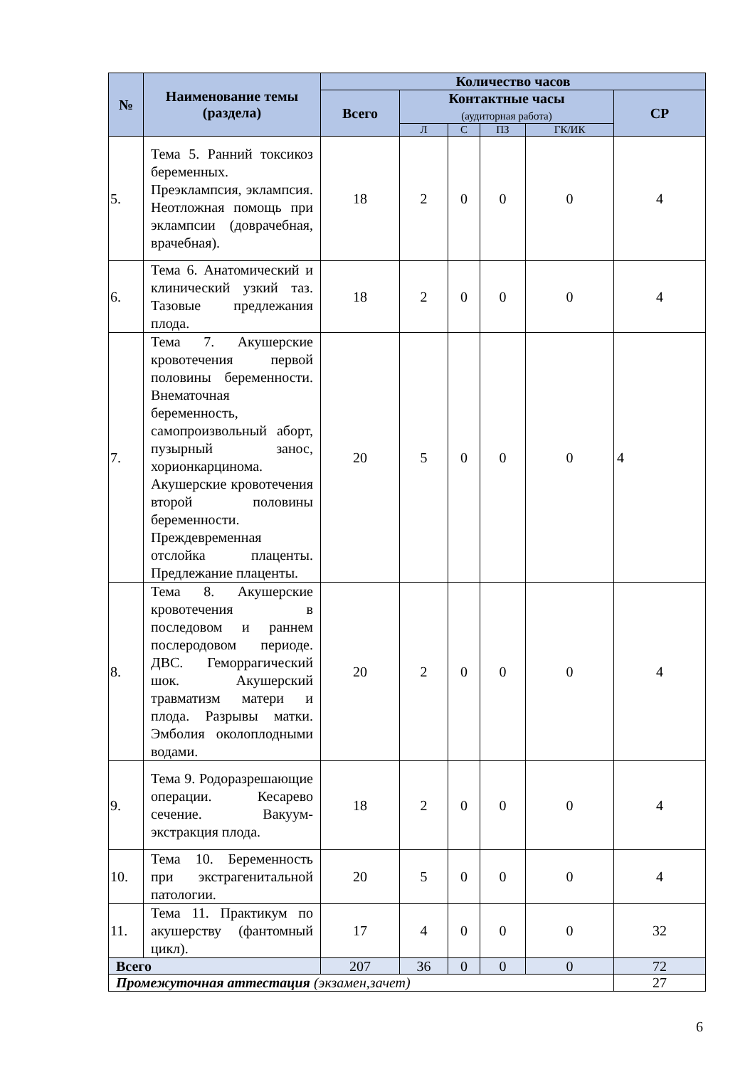| № | Наименование темы (раздела) | Количество часов | | | | | |
| --- | --- | --- | --- | --- | --- | --- | --- |
| | | Всего | Контактные часы (аудиторная работа) | | | | СР |
| | | | Л | С | ПЗ | ГК/ИК | |
| 5. | Тема 5. Ранний токсикоз беременных. Преэклампсия, эклампсия. Неотложная помощь при эклампсии (доврачебная, врачебная). | 18 | 2 | 0 | 0 | 0 | 4 |
| 6. | Тема 6. Анатомический и клинический узкий таз. Тазовые предлежания плода. | 18 | 2 | 0 | 0 | 0 | 4 |
| 7. | Тема 7. Акушерские кровотечения первой половины беременности. Внематочная беременность, самопроизвольный аборт, пузырный занос, хорионкарцинома. Акушерские кровотечения второй половины беременности. Преждевременная отслойка плаценты. Предлежание плаценты. | 20 | 5 | 0 | 0 | 0 | 4 |
| 8. | Тема 8. Акушерские кровотечения в последовом и раннем послеродовом периоде. ДВС. Геморрагический шок. Акушерский травматизм матери и плода. Разрывы матки. Эмболия околоплодными водами. | 20 | 2 | 0 | 0 | 0 | 4 |
| 9. | Тема 9. Родоразрешающие операции. Кесарево сечение. Вакуум-экстракция плода. | 18 | 2 | 0 | 0 | 0 | 4 |
| 10. | Тема 10. Беременность при экстрагенитальной патологии. | 20 | 5 | 0 | 0 | 0 | 4 |
| 11. | Тема 11. Практикум по акушерству (фантомный цикл). | 17 | 4 | 0 | 0 | 0 | 32 |
| Всего | | 207 | 36 | 0 | 0 | 0 | 72 |
| Промежуточная аттестация (экзамен,зачет) | | | | | | | 27 |
6